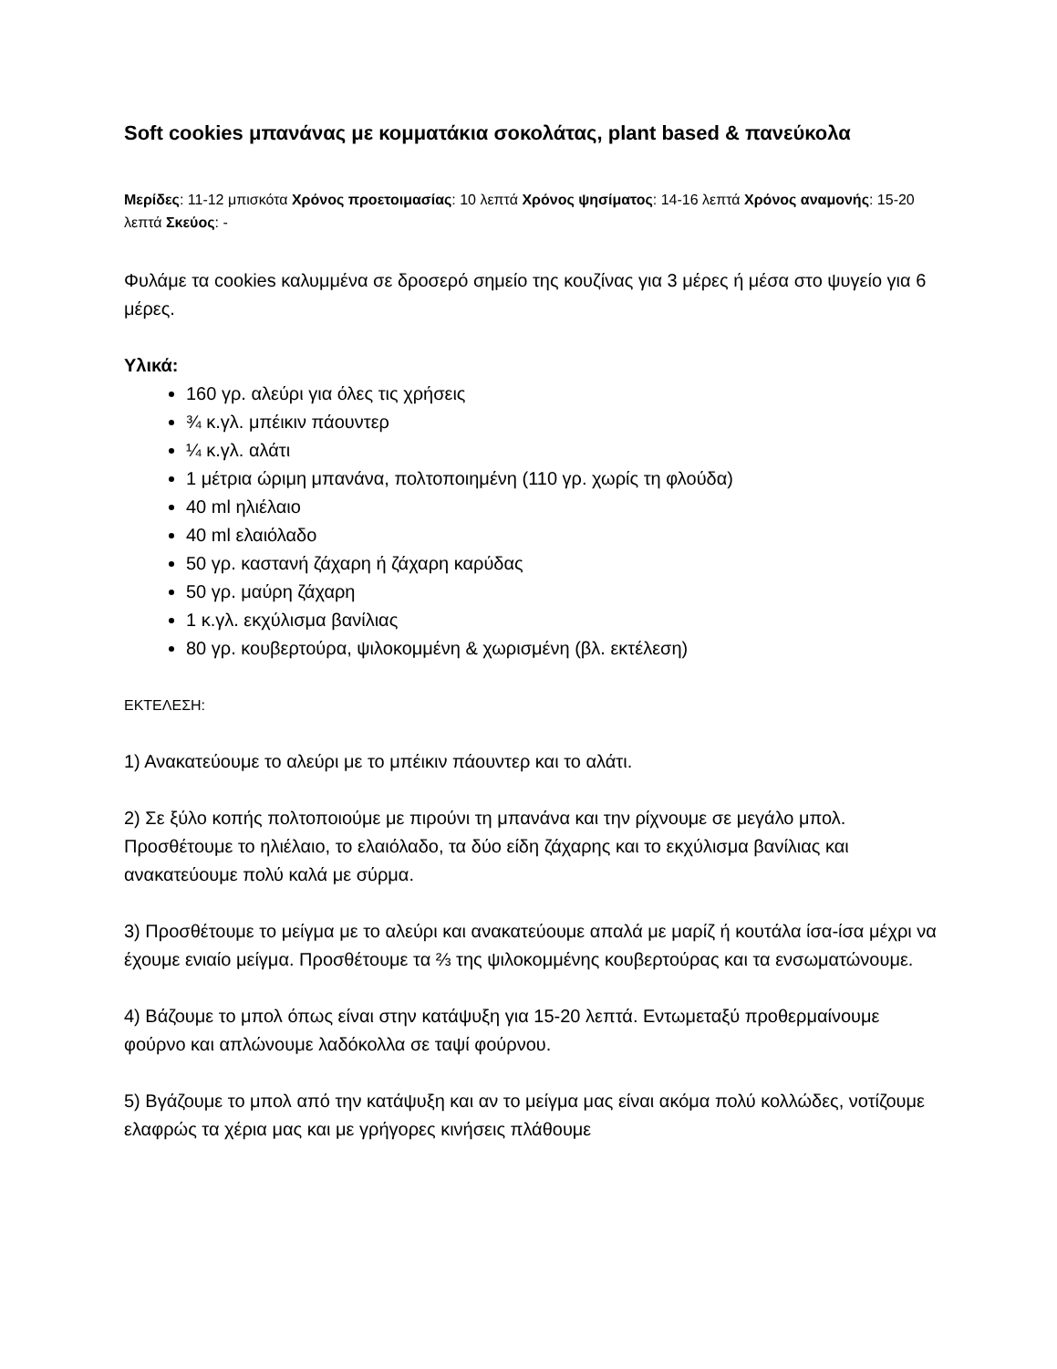Soft cookies μπανάνας με κομματάκια σοκολάτας, plant based & πανεύκολα
Μερίδες: 11-12 μπισκότα Χρόνος προετοιμασίας: 10 λεπτά Χρόνος ψησίματος: 14-16 λεπτά Χρόνος αναμονής: 15-20 λεπτά Σκεύος: -
Φυλάμε τα cookies καλυμμένα σε δροσερό σημείο της κουζίνας για 3 μέρες ή μέσα στο ψυγείο για 6 μέρες.
Υλικά:
160 γρ. αλεύρι για όλες τις χρήσεις
¾ κ.γλ. μπέικιν πάουντερ
¼ κ.γλ. αλάτι
1 μέτρια ώριμη μπανάνα, πολτοποιημένη (110 γρ. χωρίς τη φλούδα)
40 ml ηλιέλαιο
40 ml ελαιόλαδο
50 γρ. καστανή ζάχαρη ή ζάχαρη καρύδας
50 γρ. μαύρη ζάχαρη
1 κ.γλ. εκχύλισμα βανίλιας
80 γρ. κουβερτούρα, ψιλοκομμένη & χωρισμένη (βλ. εκτέλεση)
ΕΚΤΕΛΕΣΗ:
1) Ανακατεύουμε το αλεύρι με το μπέικιν πάουντερ και το αλάτι.
2) Σε ξύλο κοπής πολτοποιούμε με πιρούνι τη μπανάνα και την ρίχνουμε σε μεγάλο μπολ. Προσθέτουμε το ηλιέλαιο, το ελαιόλαδο, τα δύο είδη ζάχαρης και το εκχύλισμα βανίλιας και ανακατεύουμε πολύ καλά με σύρμα.
3) Προσθέτουμε το μείγμα με το αλεύρι και ανακατεύουμε απαλά με μαρίζ ή κουτάλα ίσα-ίσα μέχρι να έχουμε ενιαίο μείγμα. Προσθέτουμε τα ⅔ της ψιλοκομμένης κουβερτούρας και τα ενσωματώνουμε.
4) Βάζουμε το μπολ όπως είναι στην κατάψυξη για 15-20 λεπτά. Εντωμεταξύ προθερμαίνουμε φούρνο και απλώνουμε λαδόκολλα σε ταψί φούρνου.
5) Βγάζουμε το μπολ από την κατάψυξη και αν το μείγμα μας είναι ακόμα πολύ κολλώδες, νοτίζουμε ελαφρώς τα χέρια μας και με γρήγορες κινήσεις πλάθουμε